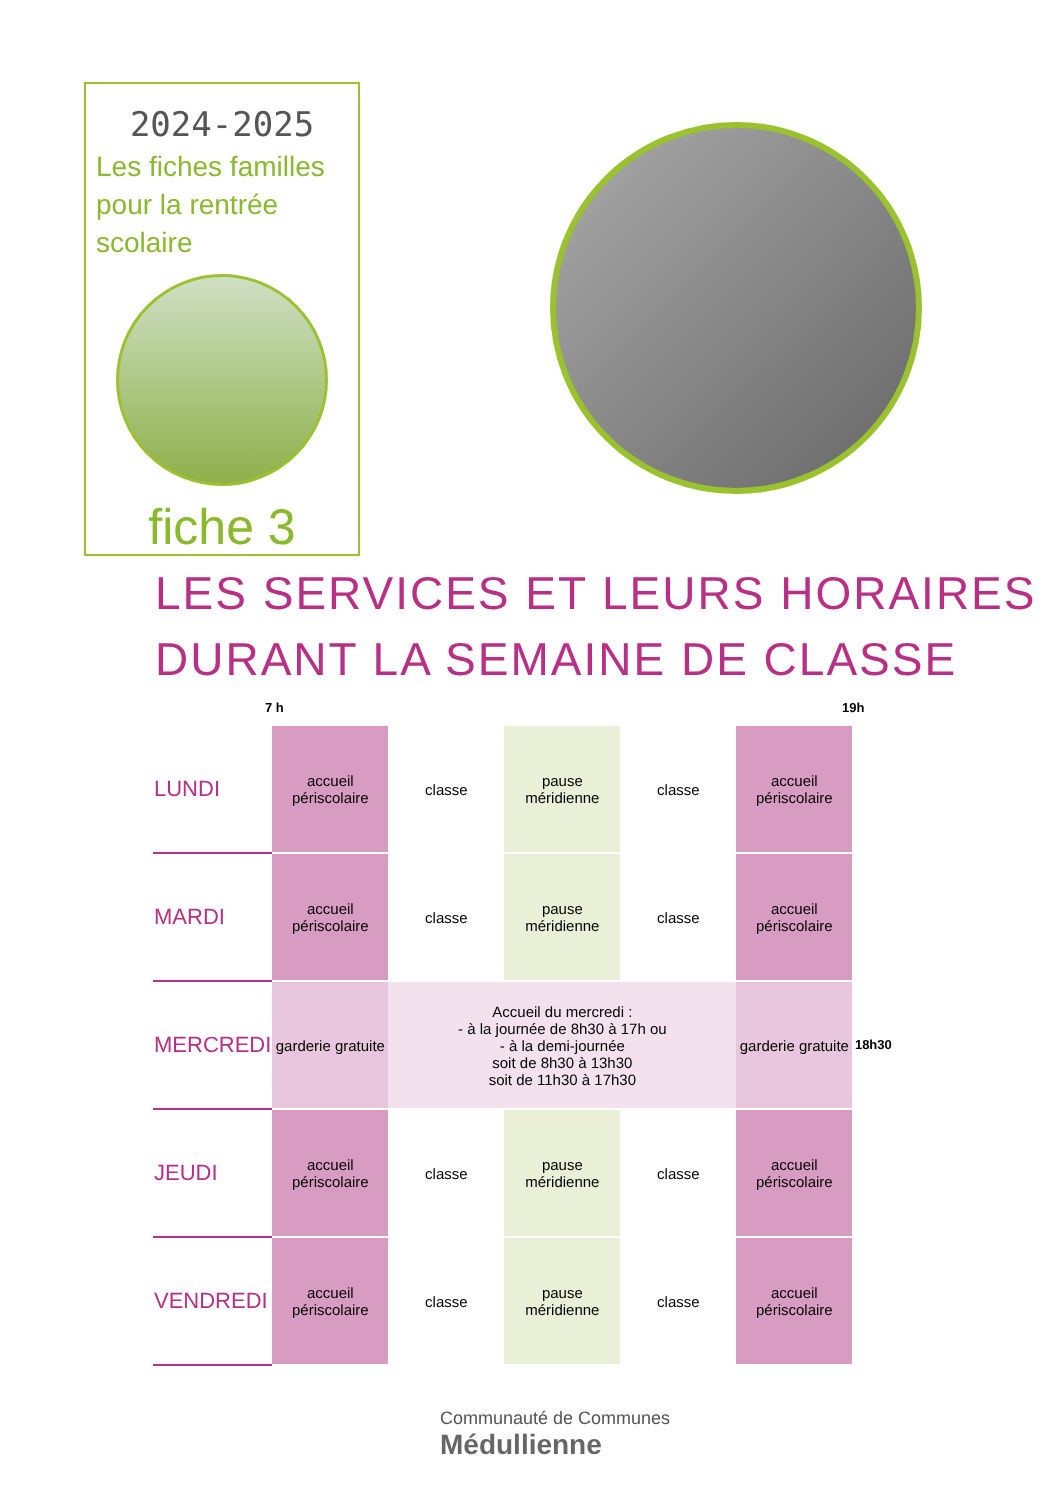2024-2025
Les fiches familles pour la rentrée scolaire
fiche 3
LES SERVICES ET LEURS HORAIRES
DURANT LA SEMAINE DE CLASSE
7 h 19h
| LUNDI | accueil périscolaire | classe | pause méridienne | classe | accueil périscolaire | |
| MARDI | accueil périscolaire | classe | pause méridienne | classe | accueil périscolaire | |
| MERCREDI | garderie gratuite | Accueil du mercredi : - à la journée de 8h30 à 17h ou - à la demi-journée soit de 8h30 à 13h30 soit de 11h30 à 17h30 | | | garderie gratuite | 18h30 |
| JEUDI | accueil périscolaire | classe | pause méridienne | classe | accueil périscolaire | |
| VENDREDI | accueil périscolaire | classe | pause méridienne | classe | accueil périscolaire | |
Communauté de Communes
Médullienne